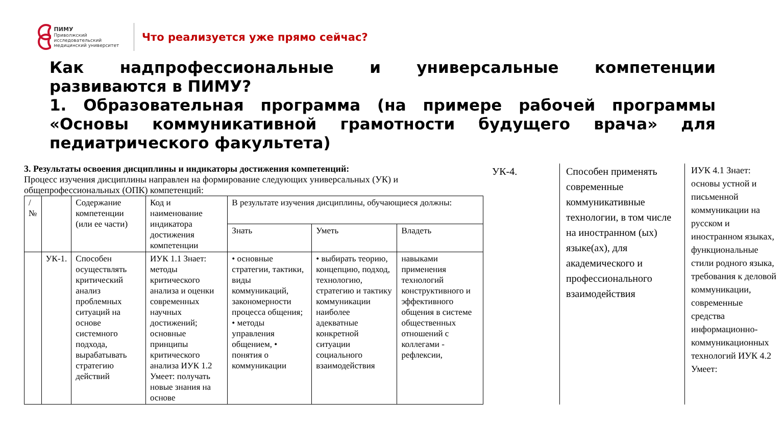ПИМУ
Приволжский исследовательский медицинский университет
Что реализуется уже прямо сейчас?
Как надпрофессиональные и универсальные компетенции развиваются в ПИМУ?
1. Образовательная программа (на примере рабочей программы «Основы коммуникативной грамотности будущего врача» для педиатрического факультета)
3. Результаты освоения дисциплины и индикаторы достижения компетенций:
Процесс изучения дисциплины направлен на формирование следующих универсальных (УК) и общепрофессиональных (ОПК) компетенций:
| / № | | Содержание компетенции (или ее части) | Код и наименование индикатора достижения компетенции | В результате изучения дисциплины, обучающиеся должны: | | |
| --- | --- | --- | --- | --- | --- | --- |
| | | | | Знать | Уметь | Владеть |
| | УК-1. | Способен осуществлять критический анализ проблемных ситуаций на основе системного подхода, вырабатывать стратегию действий | ИУК 1.1 Знает: методы критического анализа и оценки современных научных достижений; основные принципы критического анализа ИУК 1.2 Умеет: получать новые знания на основе | • основные стратегии, тактики, виды коммуникаций, закономерности процесса общения; • методы управления общением, • понятия о коммуникации | • выбирать теорию, концепцию, подход, технологию, стратегию и тактику коммуникации наиболее адекватные конкретной ситуации социального взаимодействия | навыками применения технологий конструктивного и эффективного общения в системе общественных отношений с коллегами - рефлексии, |
УК-4. Способен применять современные коммуникативные технологии, в том числе на иностранном (ых) языке(ах), для академического и профессионального взаимодействия
ИУК 4.1 Знает: основы устной и письменной коммуникации на русском и иностранном языках, функциональные стили родного языка, требования к деловой коммуникации, современные средства информационно-коммуникационных технологий ИУК 4.2 Умеет: